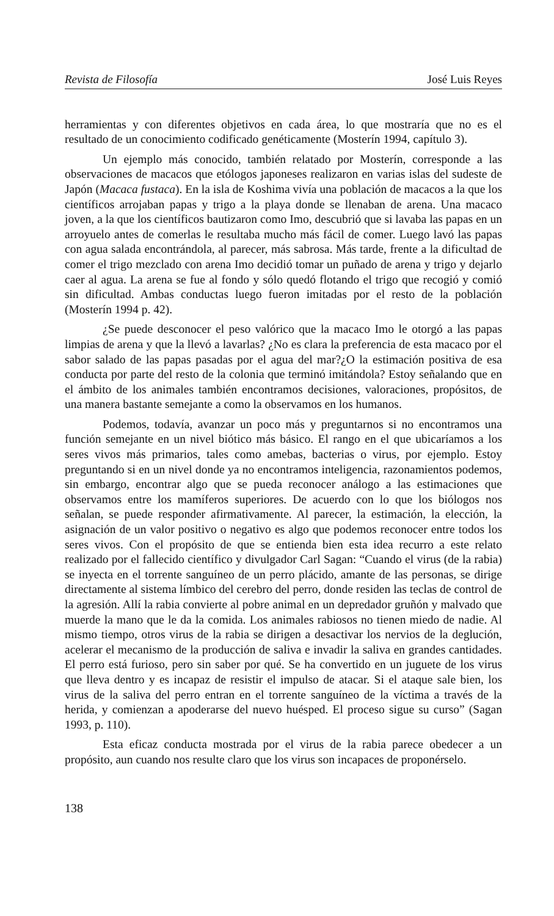Revista de Filosofía José Luis Reyes
herramientas y con diferentes objetivos en cada área, lo que mostraría que no es el resultado de un conocimiento codificado genéticamente (Mosterín 1994, capítulo 3).
Un ejemplo más conocido, también relatado por Mosterín, corresponde a las observaciones de macacos que etólogos japoneses realizaron en varias islas del sudeste de Japón (Macaca fustaca). En la isla de Koshima vivía una población de macacos a la que los científicos arrojaban papas y trigo a la playa donde se llenaban de arena. Una macaco joven, a la que los científicos bautizaron como Imo, descubrió que si lavaba las papas en un arroyuelo antes de comerlas le resultaba mucho más fácil de comer. Luego lavó las papas con agua salada encontrándola, al parecer, más sabrosa. Más tarde, frente a la dificultad de comer el trigo mezclado con arena Imo decidió tomar un puñado de arena y trigo y dejarlo caer al agua. La arena se fue al fondo y sólo quedó flotando el trigo que recogió y comió sin dificultad. Ambas conductas luego fueron imitadas por el resto de la población (Mosterín 1994 p. 42).
¿Se puede desconocer el peso valórico que la macaco Imo le otorgó a las papas limpias de arena y que la llevó a lavarlas? ¿No es clara la preferencia de esta macaco por el sabor salado de las papas pasadas por el agua del mar?¿O la estimación positiva de esa conducta por parte del resto de la colonia que terminó imitándola? Estoy señalando que en el ámbito de los animales también encontramos decisiones, valoraciones, propósitos, de una manera bastante semejante a como la observamos en los humanos.
Podemos, todavía, avanzar un poco más y preguntarnos si no encontramos una función semejante en un nivel biótico más básico. El rango en el que ubicaríamos a los seres vivos más primarios, tales como amebas, bacterias o virus, por ejemplo. Estoy preguntando si en un nivel donde ya no encontramos inteligencia, razonamientos podemos, sin embargo, encontrar algo que se pueda reconocer análogo a las estimaciones que observamos entre los mamíferos superiores. De acuerdo con lo que los biólogos nos señalan, se puede responder afirmativamente. Al parecer, la estimación, la elección, la asignación de un valor positivo o negativo es algo que podemos reconocer entre todos los seres vivos. Con el propósito de que se entienda bien esta idea recurro a este relato realizado por el fallecido científico y divulgador Carl Sagan: “Cuando el virus (de la rabia) se inyecta en el torrente sanguíneo de un perro plácido, amante de las personas, se dirige directamente al sistema límbico del cerebro del perro, donde residen las teclas de control de la agresión. Allí la rabia convierte al pobre animal en un depredador gruñón y malvado que muerde la mano que le da la comida. Los animales rabiosos no tienen miedo de nadie. Al mismo tiempo, otros virus de la rabia se dirigen a desactivar los nervios de la deglución, acelerar el mecanismo de la producción de saliva e invadir la saliva en grandes cantidades. El perro está furioso, pero sin saber por qué. Se ha convertido en un juguete de los virus que lleva dentro y es incapaz de resistir el impulso de atacar. Si el ataque sale bien, los virus de la saliva del perro entran en el torrente sanguíneo de la víctima a través de la herida, y comienzan a apoderarse del nuevo huésped. El proceso sigue su curso” (Sagan 1993, p. 110).
Esta eficaz conducta mostrada por el virus de la rabia parece obedecer a un propósito, aun cuando nos resulte claro que los virus son incapaces de proponérselo.
138